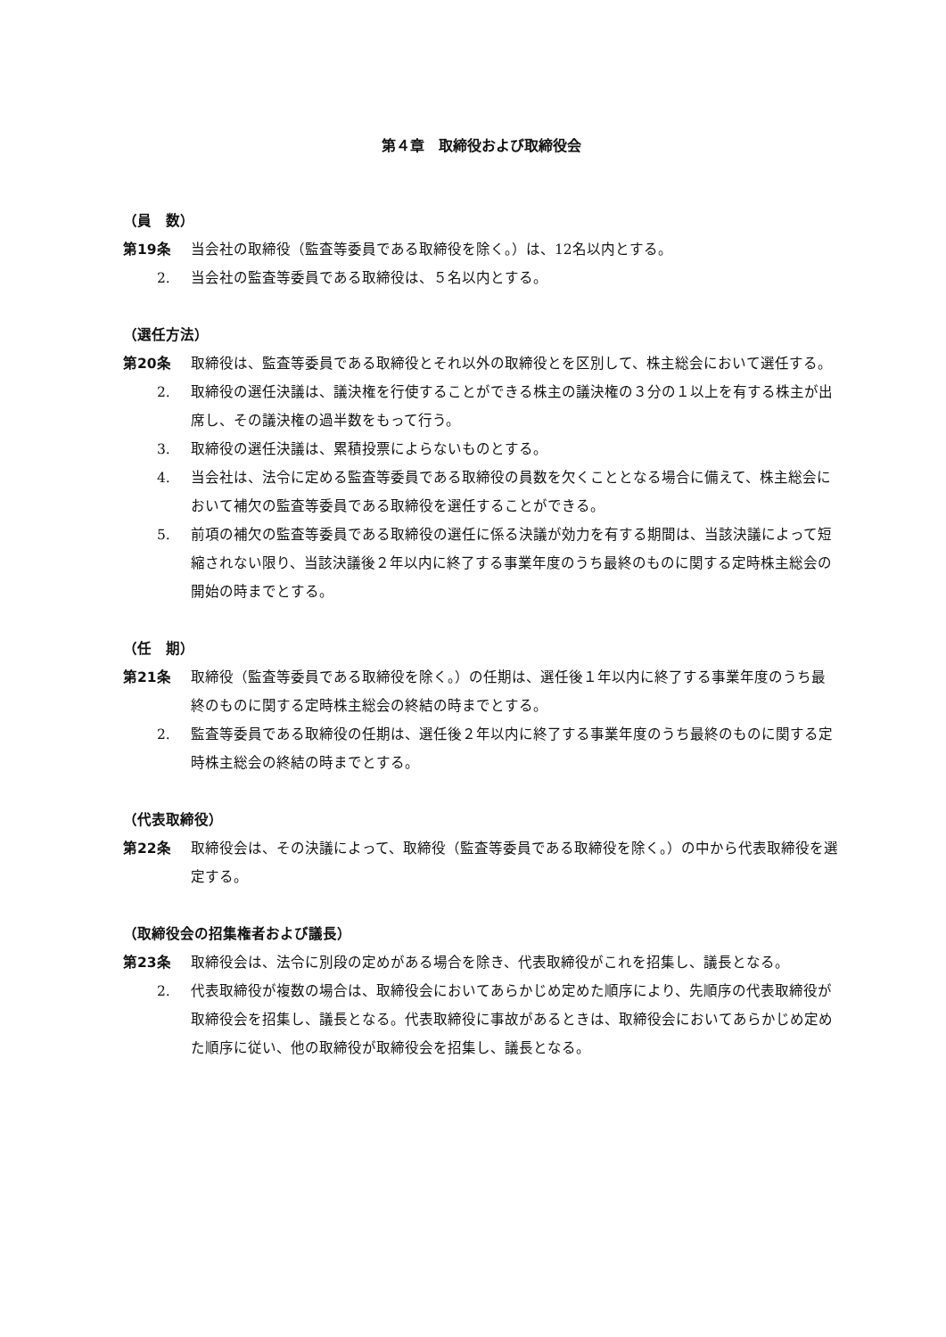第４章　取締役および取締役会
（員　数）
第19条 当会社の取締役（監査等委員である取締役を除く。）は、12名以内とする。
2. 当会社の監査等委員である取締役は、５名以内とする。
（選任方法）
第20条 取締役は、監査等委員である取締役とそれ以外の取締役とを区別して、株主総会において選任する。
2. 取締役の選任決議は、議決権を行使することができる株主の議決権の３分の１以上を有する株主が出席し、その議決権の過半数をもって行う。
3. 取締役の選任決議は、累積投票によらないものとする。
4. 当会社は、法令に定める監査等委員である取締役の員数を欠くこととなる場合に備えて、株主総会において補欠の監査等委員である取締役を選任することができる。
5. 前項の補欠の監査等委員である取締役の選任に係る決議が効力を有する期間は、当該決議によって短縮されない限り、当該決議後２年以内に終了する事業年度のうち最終のものに関する定時株主総会の開始の時までとする。
（任　期）
第21条 取締役（監査等委員である取締役を除く。）の任期は、選任後１年以内に終了する事業年度のうち最終のものに関する定時株主総会の終結の時までとする。
2. 監査等委員である取締役の任期は、選任後２年以内に終了する事業年度のうち最終のものに関する定時株主総会の終結の時までとする。
（代表取締役）
第22条 取締役会は、その決議によって、取締役（監査等委員である取締役を除く。）の中から代表取締役を選定する。
（取締役会の招集権者および議長）
第23条 取締役会は、法令に別段の定めがある場合を除き、代表取締役がこれを招集し、議長となる。
2. 代表取締役が複数の場合は、取締役会においてあらかじめ定めた順序により、先順序の代表取締役が取締役会を招集し、議長となる。代表取締役に事故があるときは、取締役会においてあらかじめ定めた順序に従い、他の取締役が取締役会を招集し、議長となる。